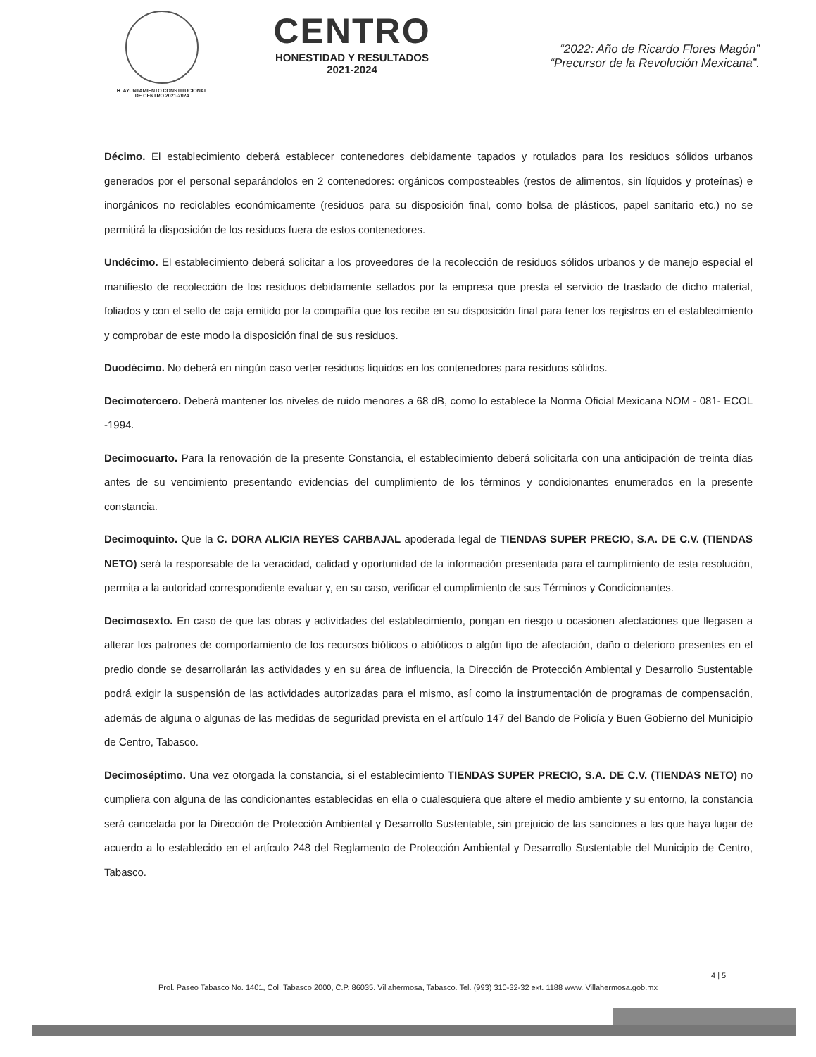H. AYUNTAMIENTO CONSTITUCIONAL
DE CENTRO 2021-2024
CENTRO
HONESTIDAD Y RESULTADOS
2021-2024
“2022: Año de Ricardo Flores Magón”
“Precursor de la Revolución Mexicana”.
Décimo. El establecimiento deberá establecer contenedores debidamente tapados y rotulados para los residuos sólidos urbanos generados por el personal separándolos en 2 contenedores: orgánicos composteables (restos de alimentos, sin líquidos y proteínas) e inorgánicos no reciclables económicamente (residuos para su disposición final, como bolsa de plásticos, papel sanitario etc.) no se permitirá la disposición de los residuos fuera de estos contenedores.
Undécimo. El establecimiento deberá solicitar a los proveedores de la recolección de residuos sólidos urbanos y de manejo especial el manifiesto de recolección de los residuos debidamente sellados por la empresa que presta el servicio de traslado de dicho material, foliados y con el sello de caja emitido por la compañía que los recibe en su disposición final para tener los registros en el establecimiento y comprobar de este modo la disposición final de sus residuos.
Duodécimo. No deberá en ningún caso verter residuos líquidos en los contenedores para residuos sólidos.
Decimotercero. Deberá mantener los niveles de ruido menores a 68 dB, como lo establece la Norma Oficial Mexicana NOM - 081- ECOL -1994.
Decimocuarto. Para la renovación de la presente Constancia, el establecimiento deberá solicitarla con una anticipación de treinta días antes de su vencimiento presentando evidencias del cumplimiento de los términos y condicionantes enumerados en la presente constancia.
Decimoquinto. Que la C. DORA ALICIA REYES CARBAJAL apoderada legal de TIENDAS SUPER PRECIO, S.A. DE C.V. (TIENDAS NETO) será la responsable de la veracidad, calidad y oportunidad de la información presentada para el cumplimiento de esta resolución, permita a la autoridad correspondiente evaluar y, en su caso, verificar el cumplimiento de sus Términos y Condicionantes.
Decimosexto. En caso de que las obras y actividades del establecimiento, pongan en riesgo u ocasionen afectaciones que llegasen a alterar los patrones de comportamiento de los recursos bióticos o abióticos o algún tipo de afectación, daño o deterioro presentes en el predio donde se desarrollarán las actividades y en su área de influencia, la Dirección de Protección Ambiental y Desarrollo Sustentable podrá exigir la suspensión de las actividades autorizadas para el mismo, así como la instrumentación de programas de compensación, además de alguna o algunas de las medidas de seguridad prevista en el artículo 147 del Bando de Policía y Buen Gobierno del Municipio de Centro, Tabasco.
Decimoséptimo. Una vez otorgada la constancia, si el establecimiento TIENDAS SUPER PRECIO, S.A. DE C.V. (TIENDAS NETO) no cumpliera con alguna de las condicionantes establecidas en ella o cualesquiera que altere el medio ambiente y su entorno, la constancia será cancelada por la Dirección de Protección Ambiental y Desarrollo Sustentable, sin prejuicio de las sanciones a las que haya lugar de acuerdo a lo establecido en el artículo 248 del Reglamento de Protección Ambiental y Desarrollo Sustentable del Municipio de Centro, Tabasco.
4 | 5
Prol. Paseo Tabasco No. 1401, Col. Tabasco 2000, C.P. 86035. Villahermosa, Tabasco. Tel. (993) 310-32-32 ext. 1188 www. Villahermosa.gob.mx